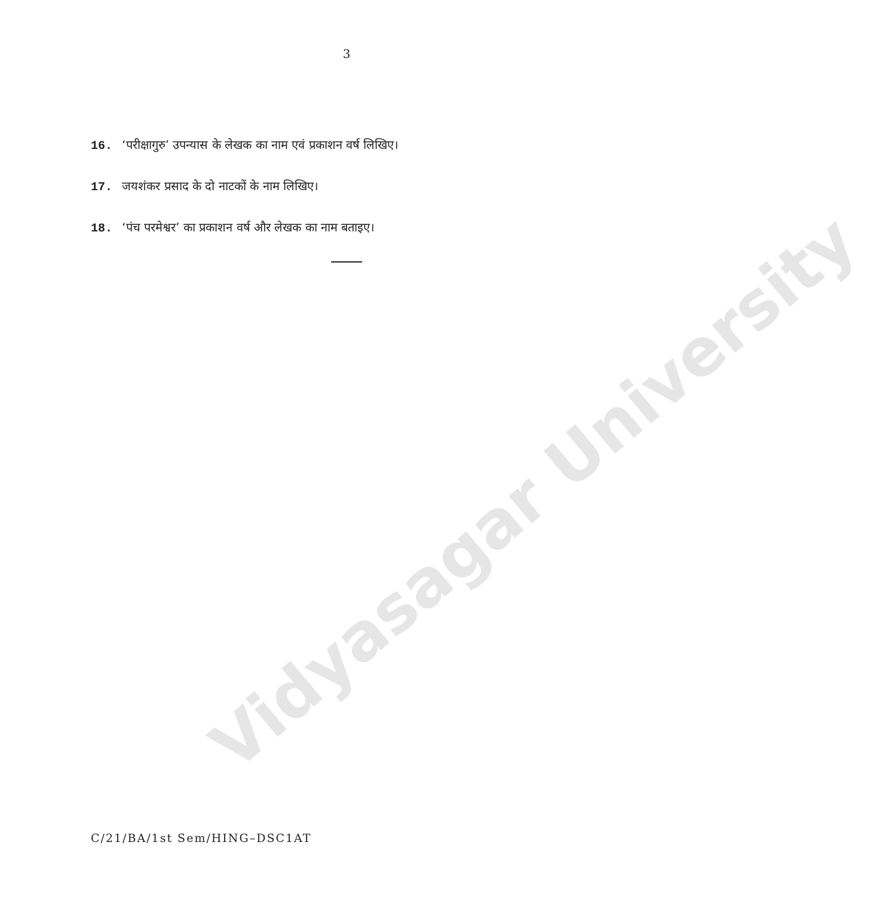3
16. ‘परीक्षागुरु’ उपन्यास के लेखक का नाम एवं प्रकाशन वर्ष लिखिए।
17. जयशंकर प्रसाद के दो नाटकों के नाम लिखिए।
18. ‘पंच परमेश्वर’ का प्रकाशन वर्ष और लेखक का नाम बताइए।
Vidyasagar University
C/21/BA/1st Sem/HING–DSC1AT